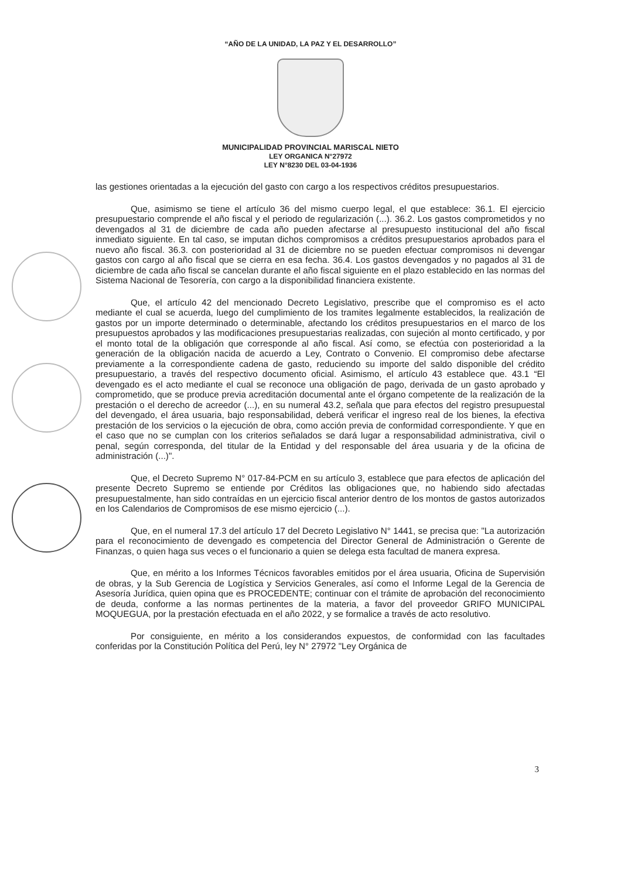“AÑO DE LA UNIDAD, LA PAZ Y EL DESARROLLO”
MUNICIPALIDAD PROVINCIAL MARISCAL NIETO
LEY ORGANICA N°27972
LEY N°8230 DEL 03-04-1936
las gestiones orientadas a la ejecución del gasto con cargo a los respectivos créditos presupuestarios.
Que, asimismo se tiene el artículo 36 del mismo cuerpo legal, el que establece: 36.1. El ejercicio presupuestario comprende el año fiscal y el periodo de regularización (...). 36.2. Los gastos comprometidos y no devengados al 31 de diciembre de cada año pueden afectarse al presupuesto institucional del año fiscal inmediato siguiente. En tal caso, se imputan dichos compromisos a créditos presupuestarios aprobados para el nuevo año fiscal. 36.3. con posterioridad al 31 de diciembre no se pueden efectuar compromisos ni devengar gastos con cargo al año fiscal que se cierra en esa fecha. 36.4. Los gastos devengados y no pagados al 31 de diciembre de cada año fiscal se cancelan durante el año fiscal siguiente en el plazo establecido en las normas del Sistema Nacional de Tesorería, con cargo a la disponibilidad financiera existente.
Que, el artículo 42 del mencionado Decreto Legislativo, prescribe que el compromiso es el acto mediante el cual se acuerda, luego del cumplimiento de los tramites legalmente establecidos, la realización de gastos por un importe determinado o determinable, afectando los créditos presupuestarios en el marco de los presupuestos aprobados y las modificaciones presupuestarias realizadas, con sujeción al monto certificado, y por el monto total de la obligación que corresponde al año fiscal. Así como, se efectúa con posterioridad a la generación de la obligación nacida de acuerdo a Ley, Contrato o Convenio. El compromiso debe afectarse previamente a la correspondiente cadena de gasto, reduciendo su importe del saldo disponible del crédito presupuestario, a través del respectivo documento oficial. Asimismo, el artículo 43 establece que. 43.1 “El devengado es el acto mediante el cual se reconoce una obligación de pago, derivada de un gasto aprobado y comprometido, que se produce previa acreditación documental ante el órgano competente de la realización de la prestación o el derecho de acreedor (...), en su numeral 43.2, señala que para efectos del registro presupuestal del devengado, el área usuaria, bajo responsabilidad, deberá verificar el ingreso real de los bienes, la efectiva prestación de los servicios o la ejecución de obra, como acción previa de conformidad correspondiente. Y que en el caso que no se cumplan con los criterios señalados se dará lugar a responsabilidad administrativa, civil o penal, según corresponda, del titular de la Entidad y del responsable del área usuaria y de la oficina de administración (...)".
Que, el Decreto Supremo N° 017-84-PCM en su artículo 3, establece que para efectos de aplicación del presente Decreto Supremo se entiende por Créditos las obligaciones que, no habiendo sido afectadas presupuestalmente, han sido contraídas en un ejercicio fiscal anterior dentro de los montos de gastos autorizados en los Calendarios de Compromisos de ese mismo ejercicio (...).
Que, en el numeral 17.3 del artículo 17 del Decreto Legislativo N° 1441, se precisa que: "La autorización para el reconocimiento de devengado es competencia del Director General de Administración o Gerente de Finanzas, o quien haga sus veces o el funcionario a quien se delega esta facultad de manera expresa.
Que, en mérito a los Informes Técnicos favorables emitidos por el área usuaria, Oficina de Supervisión de obras, y la Sub Gerencia de Logística y Servicios Generales, así como el Informe Legal de la Gerencia de Asesoría Jurídica, quien opina que es PROCEDENTE; continuar con el trámite de aprobación del reconocimiento de deuda, conforme a las normas pertinentes de la materia, a favor del proveedor GRIFO MUNICIPAL MOQUEGUA, por la prestación efectuada en el año 2022, y se formalice a través de acto resolutivo.
Por consiguiente, en mérito a los considerandos expuestos, de conformidad con las facultades conferidas por la Constitución Política del Perú, ley N° 27972 "Ley Orgánica de
3